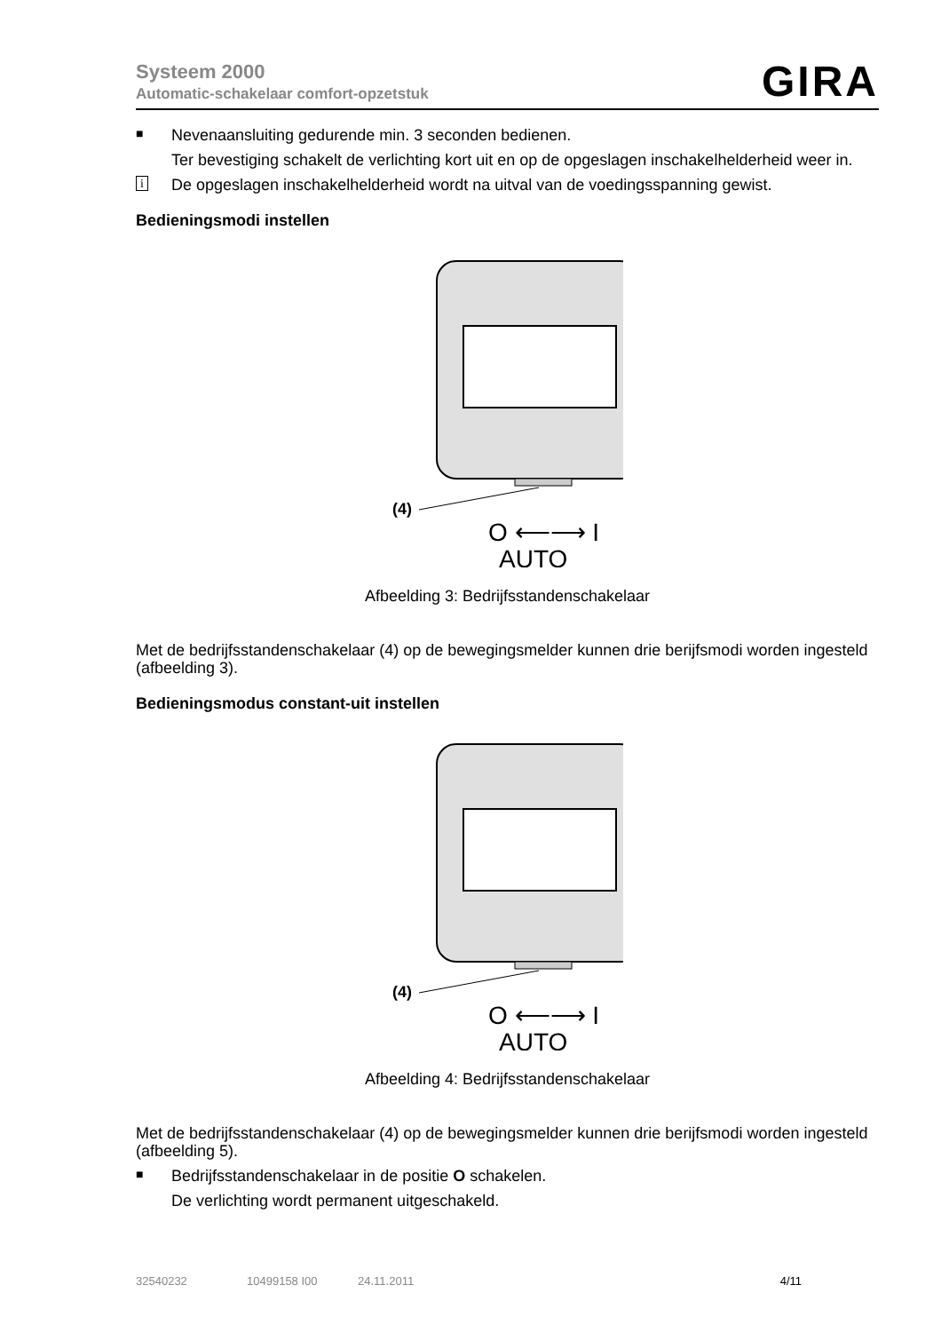Systeem 2000
Automatic-schakelaar comfort-opzetstuk
GIRA
■
Nevenaansluiting gedurende min. 3 seconden bedienen.
Ter bevestiging schakelt de verlichting kort uit en op de opgeslagen inschakelhelderheid weer in.
i
De opgeslagen inschakelhelderheid wordt na uitval van de voedingsspanning gewist.
Bedieningsmodi instellen
(4)
O ⟵⟶ I
AUTO
Afbeelding 3: Bedrijfsstandenschakelaar
Met de bedrijfsstandenschakelaar (4) op de bewegingsmelder kunnen drie berijfsmodi worden ingesteld (afbeelding 3).
Bedieningsmodus constant-uit instellen
(4)
O ⟵⟶ I
AUTO
Afbeelding 4: Bedrijfsstandenschakelaar
Met de bedrijfsstandenschakelaar (4) op de bewegingsmelder kunnen drie berijfsmodi worden ingesteld (afbeelding 5).
■
Bedrijfsstandenschakelaar in de positie O schakelen.
De verlichting wordt permanent uitgeschakeld.
32540232 10499158 I00 24.11.2011 4/11